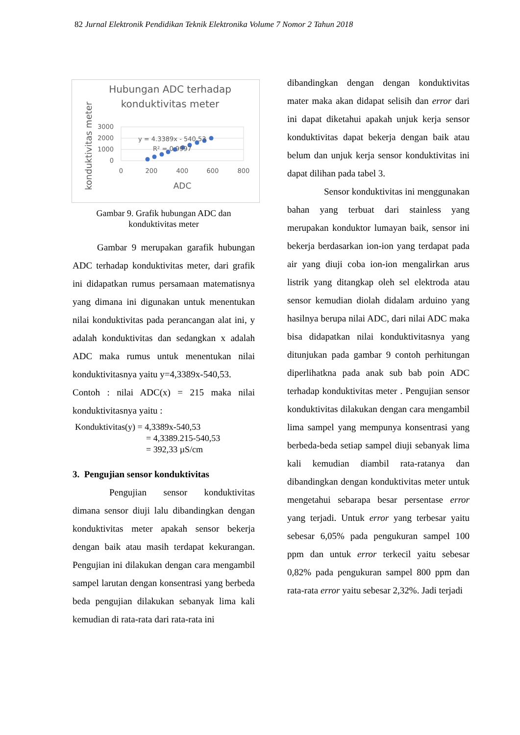82 Jurnal Elektronik Pendidikan Teknik Elektronika Volume 7 Nomor 2 Tahun 2018
Hubungan ADC terhadap
konduktivitas meter
konduktivitas meter
3000
2000
1000
0
0
200
400
600
800
y = 4.3389x - 540.53
R² = 0.9997
ADC
Gambar 9. Grafik hubungan ADC dan konduktivitas meter
Gambar 9 merupakan garafik hubungan ADC terhadap konduktivitas meter, dari grafik ini didapatkan rumus persamaan matematisnya yang dimana ini digunakan untuk menentukan nilai konduktivitas pada perancangan alat ini, y adalah konduktivitas dan sedangkan x adalah ADC maka rumus untuk menentukan nilai konduktivitasnya yaitu y=4,3389x-540,53.
Contoh : nilai ADC(x) = 215 maka nilai konduktivitasnya yaitu :
Konduktivitas(y) = 4,3389x-540,53
= 4,3389.215-540,53
= 392,33 µS/cm
3. Pengujian sensor konduktivitas
Pengujian sensor konduktivitas dimana sensor diuji lalu dibandingkan dengan konduktivitas meter apakah sensor bekerja dengan baik atau masih terdapat kekurangan. Pengujian ini dilakukan dengan cara mengambil sampel larutan dengan konsentrasi yang berbeda beda pengujian dilakukan sebanyak lima kali kemudian di rata-rata dari rata-rata ini
dibandingkan dengan dengan konduktivitas mater maka akan didapat selisih dan error dari ini dapat diketahui apakah unjuk kerja sensor konduktivitas dapat bekerja dengan baik atau belum dan unjuk kerja sensor konduktivitas ini dapat dilihan pada tabel 3.
Sensor konduktivitas ini menggunakan bahan yang terbuat dari stainless yang merupakan konduktor lumayan baik, sensor ini bekerja berdasarkan ion-ion yang terdapat pada air yang diuji coba ion-ion mengalirkan arus listrik yang ditangkap oleh sel elektroda atau sensor kemudian diolah didalam arduino yang hasilnya berupa nilai ADC, dari nilai ADC maka bisa didapatkan nilai konduktivitasnya yang ditunjukan pada gambar 9 contoh perhitungan diperlihatkna pada anak sub bab poin ADC terhadap konduktivitas meter . Pengujian sensor konduktivitas dilakukan dengan cara mengambil lima sampel yang mempunya konsentrasi yang berbeda-beda setiap sampel diuji sebanyak lima kali kemudian diambil rata-ratanya dan dibandingkan dengan konduktivitas meter untuk mengetahui sebarapa besar persentase error yang terjadi. Untuk error yang terbesar yaitu sebesar 6,05% pada pengukuran sampel 100 ppm dan untuk error terkecil yaitu sebesar 0,82% pada pengukuran sampel 800 ppm dan rata-rata error yaitu sebesar 2,32%. Jadi terjadi